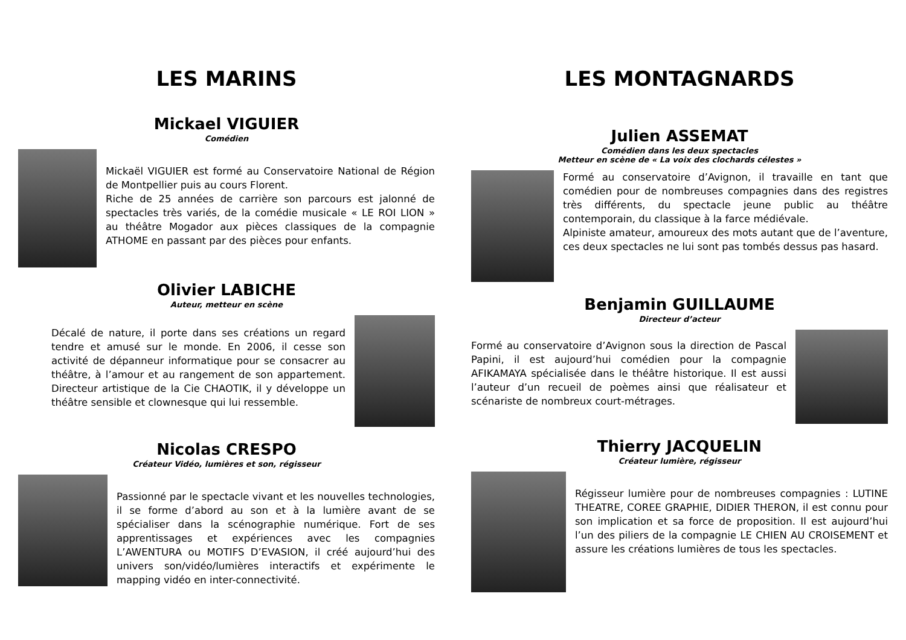LES MARINS
Mickael VIGUIER
Comédien
Mickaël VIGUIER est formé au Conservatoire National de Région de Montpellier puis au cours Florent.
Riche de 25 années de carrière son parcours est jalonné de spectacles très variés, de la comédie musicale « LE ROI LION » au théâtre Mogador aux pièces classiques de la compagnie ATHOME en passant par des pièces pour enfants.
Olivier LABICHE
Auteur, metteur en scène
Décalé de nature, il porte dans ses créations un regard tendre et amusé sur le monde. En 2006, il cesse son activité de dépanneur informatique pour se consacrer au théâtre, à l’amour et au rangement de son appartement. Directeur artistique de la Cie CHAOTIK, il y développe un théâtre sensible et clownesque qui lui ressemble.
Nicolas CRESPO
Créateur Vidéo, lumières et son, régisseur
Passionné par le spectacle vivant et les nouvelles technologies, il se forme d’abord au son et à la lumière avant de se spécialiser dans la scénographie numérique. Fort de ses apprentissages et expériences avec les compagnies L’AWENTURA ou MOTIFS D’EVASION, il créé aujourd’hui des univers son/vidéo/lumières interactifs et expérimente le mapping vidéo en inter-connectivité.
LES MONTAGNARDS
Julien ASSEMAT
Comédien dans les deux spectacles
Metteur en scène de « La voix des clochards célestes »
Formé au conservatoire d’Avignon, il travaille en tant que comédien pour de nombreuses compagnies dans des registres très différents, du spectacle jeune public au théâtre contemporain, du classique à la farce médiévale.
Alpiniste amateur, amoureux des mots autant que de l’aventure, ces deux spectacles ne lui sont pas tombés dessus pas hasard.
Benjamin GUILLAUME
Directeur d’acteur
Formé au conservatoire d’Avignon sous la direction de Pascal Papini, il est aujourd’hui comédien pour la compagnie AFIKAMAYA spécialisée dans le théâtre historique. Il est aussi l’auteur d’un recueil de poèmes ainsi que réalisateur et scénariste de nombreux court-métrages.
Thierry JACQUELIN
Créateur lumière, régisseur
Régisseur lumière pour de nombreuses compagnies : LUTINE THEATRE, COREE GRAPHIE, DIDIER THERON, il est connu pour son implication et sa force de proposition. Il est aujourd’hui l’un des piliers de la compagnie LE CHIEN AU CROISEMENT et assure les créations lumières de tous les spectacles.